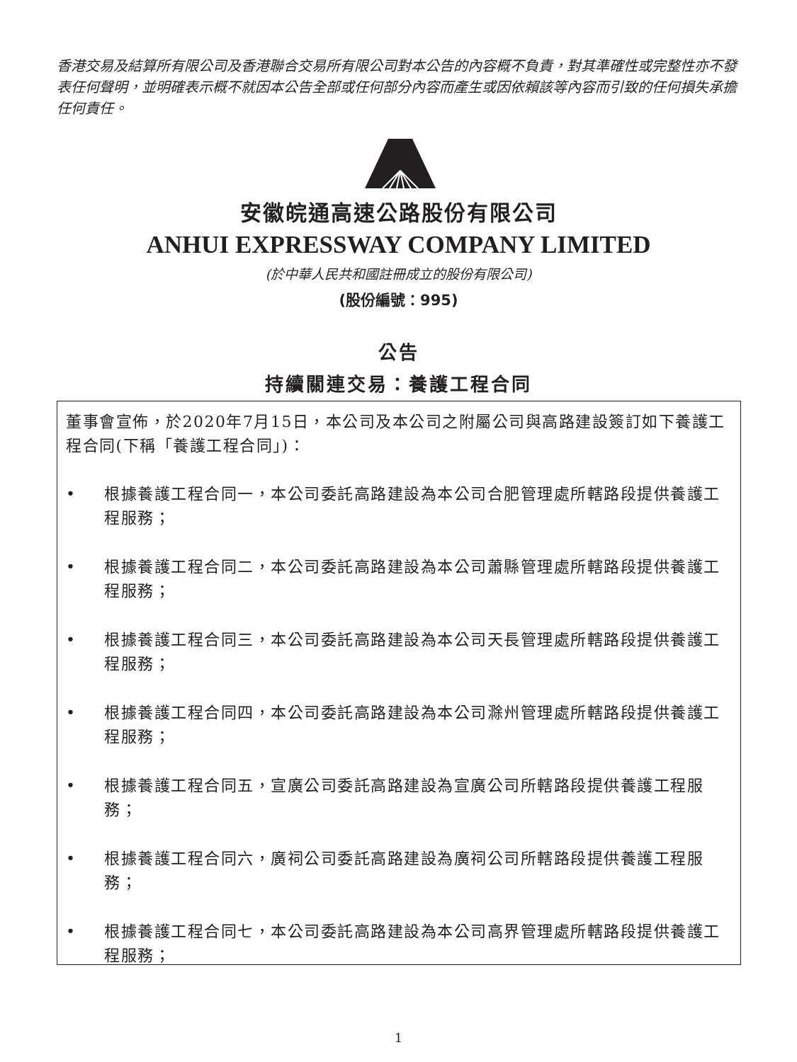香港交易及結算所有限公司及香港聯合交易所有限公司對本公告的內容概不負責，對其準確性或完整性亦不發表任何聲明，並明確表示概不就因本公告全部或任何部分內容而產生或因依賴該等內容而引致的任何損失承擔任何責任。
安徽皖通高速公路股份有限公司
ANHUI EXPRESSWAY COMPANY LIMITED
(於中華人民共和國註冊成立的股份有限公司)
(股份編號：995)
公告
持續關連交易：養護工程合同
董事會宣佈，於2020年7月15日，本公司及本公司之附屬公司與高路建設簽訂如下養護工程合同(下稱「養護工程合同」)：
• 根據養護工程合同一，本公司委託高路建設為本公司合肥管理處所轄路段提供養護工程服務；
• 根據養護工程合同二，本公司委託高路建設為本公司蕭縣管理處所轄路段提供養護工程服務；
• 根據養護工程合同三，本公司委託高路建設為本公司天長管理處所轄路段提供養護工程服務；
• 根據養護工程合同四，本公司委託高路建設為本公司滁州管理處所轄路段提供養護工程服務；
• 根據養護工程合同五，宣廣公司委託高路建設為宣廣公司所轄路段提供養護工程服務；
• 根據養護工程合同六，廣祠公司委託高路建設為廣祠公司所轄路段提供養護工程服務；
• 根據養護工程合同七，本公司委託高路建設為本公司高界管理處所轄路段提供養護工程服務；
1